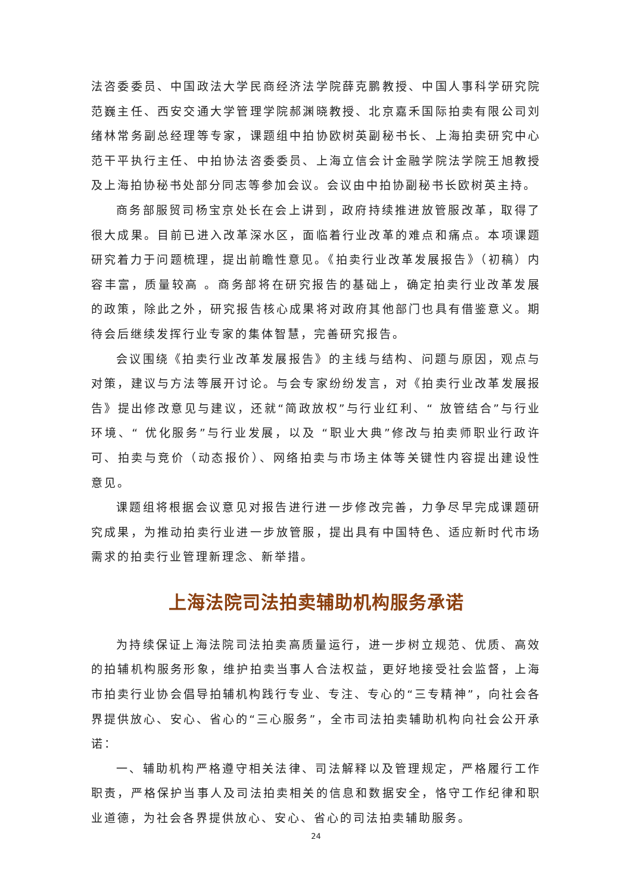法咨委委员、中国政法大学民商经济法学院薛克鹏教授、中国人事科学研究院范巍主任、西安交通大学管理学院郝渊晓教授、北京嘉禾国际拍卖有限公司刘绪林常务副总经理等专家，课题组中拍协欧树英副秘书长、上海拍卖研究中心范干平执行主任、中拍协法咨委委员、上海立信会计金融学院法学院王旭教授及上海拍协秘书处部分同志等参加会议。会议由中拍协副秘书长欧树英主持。
商务部服贸司杨宝京处长在会上讲到，政府持续推进放管服改革，取得了很大成果。目前已进入改革深水区，面临着行业改革的难点和痛点。本项课题研究着力于问题梳理，提出前瞻性意见。《拍卖行业改革发展报告》（初稿）内容丰富，质量较高 。商务部将在研究报告的基础上，确定拍卖行业改革发展的政策，除此之外，研究报告核心成果将对政府其他部门也具有借鉴意义。期待会后继续发挥行业专家的集体智慧，完善研究报告。
会议围绕《拍卖行业改革发展报告》的主线与结构、问题与原因，观点与对策，建议与方法等展开讨论。与会专家纷纷发言，对《拍卖行业改革发展报告》提出修改意见与建议，还就“简政放权”与行业红利、“ 放管结合”与行业环境、“ 优化服务”与行业发展，以及 “职业大典”修改与拍卖师职业行政许可、拍卖与竞价（动态报价）、网络拍卖与市场主体等关键性内容提出建设性意见。
课题组将根据会议意见对报告进行进一步修改完善，力争尽早完成课题研究成果，为推动拍卖行业进一步放管服，提出具有中国特色、适应新时代市场需求的拍卖行业管理新理念、新举措。
上海法院司法拍卖辅助机构服务承诺
为持续保证上海法院司法拍卖高质量运行，进一步树立规范、优质、高效的拍辅机构服务形象，维护拍卖当事人合法权益，更好地接受社会监督，上海市拍卖行业协会倡导拍辅机构践行专业、专注、专心的“三专精神”，向社会各界提供放心、安心、省心的“三心服务”，全市司法拍卖辅助机构向社会公开承诺：
一、辅助机构严格遵守相关法律、司法解释以及管理规定，严格履行工作职责，严格保护当事人及司法拍卖相关的信息和数据安全，恪守工作纪律和职业道德，为社会各界提供放心、安心、省心的司法拍卖辅助服务。
24